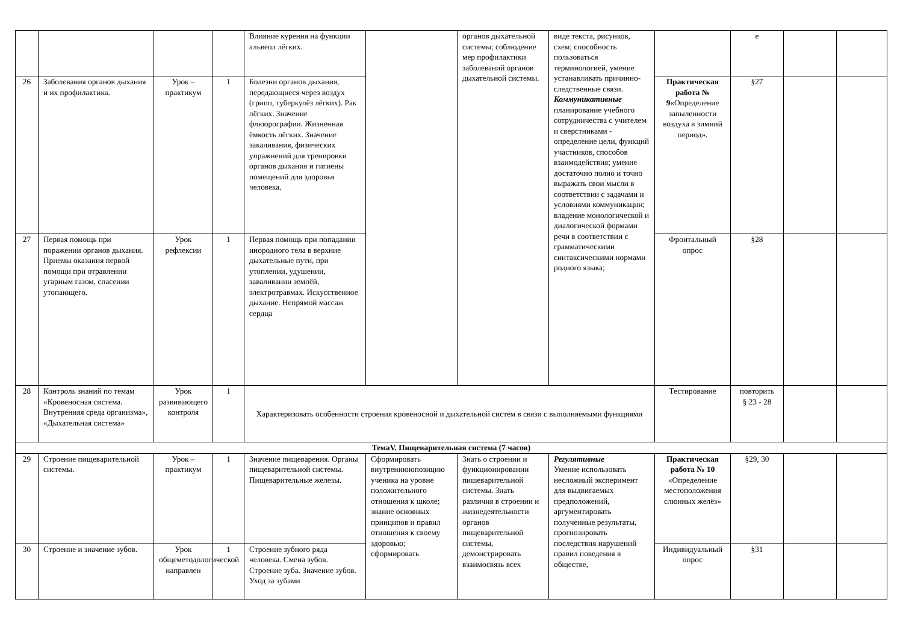| | | | | Влияние курения на функции альвеол лёгких. | | органов дыхательной системы; соблюдение мер профилактики заболеваний органов дыхательной системы. | виде текста, рисунков, схем; способность пользоваться терминологией, умение устанавливать причинно-следственные связи. Коммуникативные планирование учебного сотрудничества с учителем и сверстниками - определение цели, функций участников, способов взаимодействия; умение достаточно полно и точно выражать свои мысли в соответствии с задачами и условиями коммуникации; владение монологической и диалогической формами речи в соответствии с грамматическими синтаксическими нормами родного языка; | | е | | |
| 26 | Заболевания органов дыхания и их профилактика. | Урок – практикум | 1 | Болезни органов дыхания, передающиеся через воздух (грипп, туберкулёз лёгких). Рак лёгких. Значение флюорографии. Жизненная ёмкость лёгких. Значение закаливания, физических упражнений для тренировки органов дыхания и гигиены помещений для здоровья человека. | | | | Практическая работа № 9 «Определение запыленности воздуха в зимний период». | §27 | | |
| 27 | Первая помощь при поражении органов дыхания. Приемы оказания первой помощи при отравлении угарным газом, спасении утопающего. | Урок рефлексии | 1 | Первая помощь при попадании инородного тела в верхние дыхательные пути, при утоплении, удушении, заваливании землёй, электротравмах. Искусственное дыхание. Непрямой массаж сердца | | | | Фронтальный опрос | §28 | | |
| 28 | Контроль знаний по темам «Кровеносная система. Внутренняя среда организма», «Дыхательная система» | Урок развивающего контроля | 1 | Характеризовать особенности строения кровеносной и дыхательной систем в связи с выполняемыми функциями | | | | Тестирование | повторить § 23 - 28 | | |
| ТемаV. Пищеварительная система (7 часов) | | | | | | | | | | | |
| 29 | Строение пищеварительной системы. | Урок – практикум | 1 | Значение пищеварения. Органы пищеварительной системы. Пищеварительные железы. | Сформировать внутреннююпозицию ученика на уровне положительного отношения к школе; знание основных принципов и правил отношения к своему здоровью; сформировать | Знать о строении и функционировании пишеварительной системы. Знать различия в строении и жизнедеятельности органов пищеварительной системы, демонстрировать взаимосвязь всех | Регулятивные Умение использовать несложный эксперимент для выдвигаемых предположений, аргументировать полученные результаты, прогнозировать последствия нарушений правил поведения в обществе, | Практическая работа № 10 «Определение местоположения слюнных желёз» | §29, 30 | | |
| 30 | Строение и значение зубов. | Урок общеметодологической направлен | 1 | Строение зубного ряда человека. Смена зубов. Строение зуба. Значение зубов. Уход за зубами | | | | Индивидуальный опрос | §31 | | |